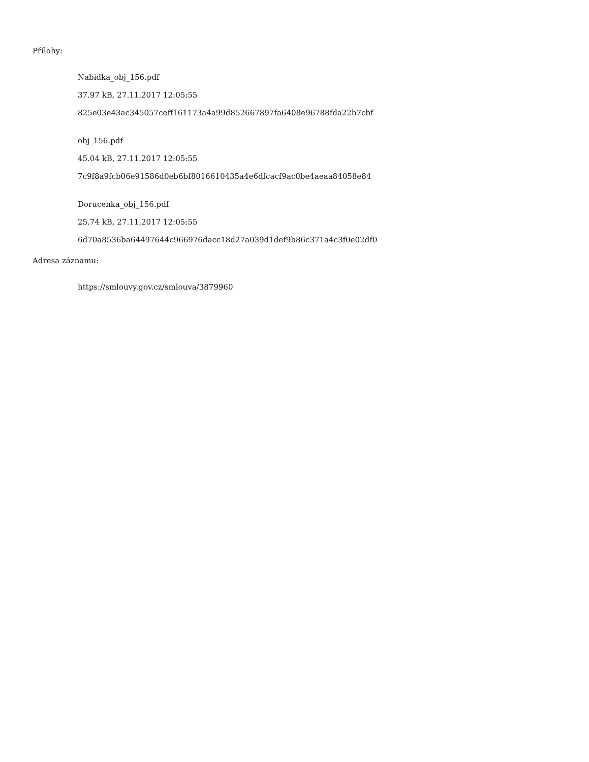Přílohy:
Nabidka_obj_156.pdf
37.97 kB, 27.11.2017 12:05:55
825e03e43ac345057ceff161173a4a99d852667897fa6408e96788fda22b7cbf
obj_156.pdf
45.04 kB, 27.11.2017 12:05:55
7c9f8a9fcb06e91586d0eb6bf8016610435a4e6dfcacf9ac0be4aeaa84058e84
Dorucenka_obj_156.pdf
25.74 kB, 27.11.2017 12:05:55
6d70a8536ba64497644c966976dacc18d27a039d1def9b86c371a4c3f0e02df0
Adresa záznamu:
https://smlouvy.gov.cz/smlouva/3879960